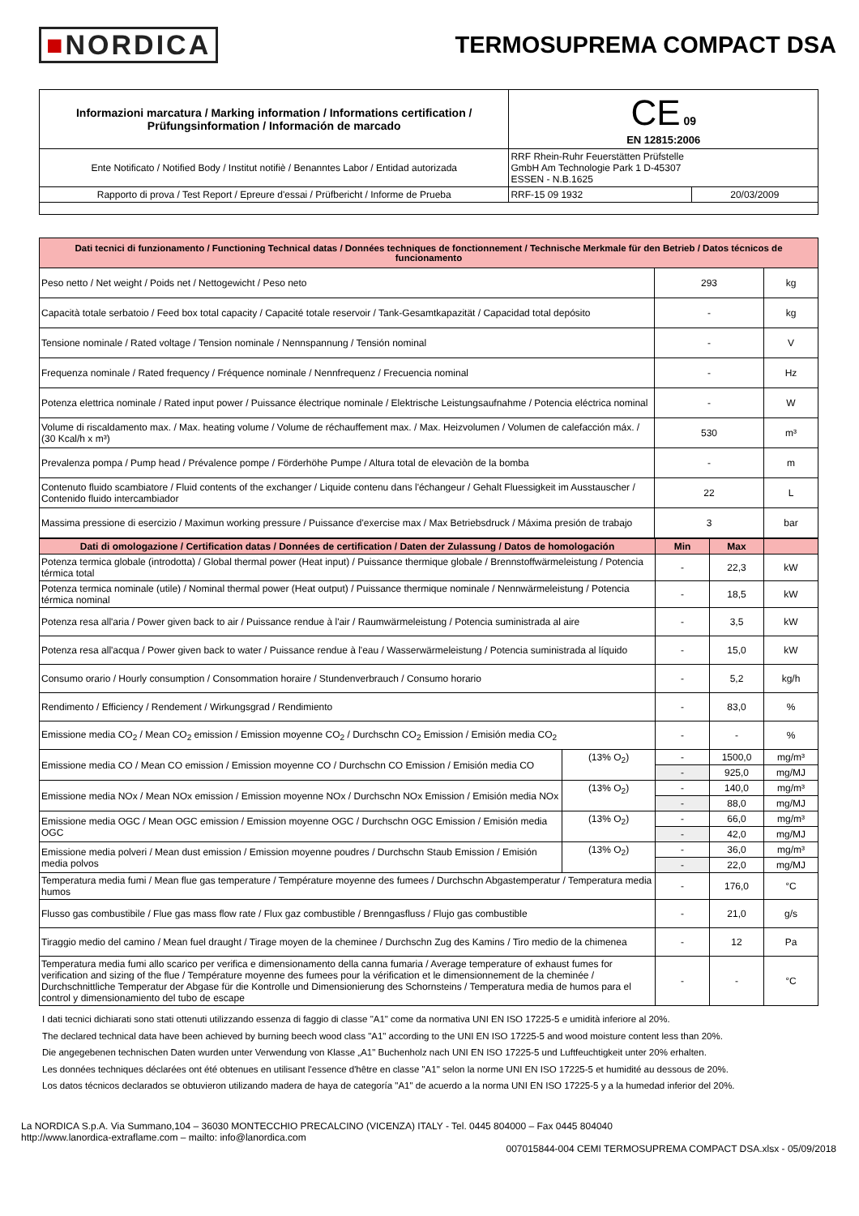■NORDICA
TERMOSUPREMA COMPACT DSA
| Informazioni marcatura / Marking information / Informations certification / Prüfungsinformation / Información de marcado | CE 09 EN 12815:2006 | |
| --- | --- | --- |
| Ente Notificato / Notified Body / Institut notifiè / Benanntes Labor / Entidad autorizada | RRF Rhein-Ruhr Feuerstätten Prüfstelle GmbH Am Technologie Park 1 D-45307 ESSEN - N.B.1625 | |
| Rapporto di prova / Test Report / Epreure d'essai / Prüfbericht / Informe de Prueba | RRF-15 09 1932 | 20/03/2009 |
| Dati tecnici di funzionamento / Functioning Technical datas / Données techniques de fonctionnement / Technische Merkmale für den Betrieb / Datos técnicos de funcionamento | | |
| Peso netto / Net weight / Poids net / Nettogewicht / Peso neto | 293 | kg |
| Capacità totale serbatoio / Feed box total capacity / Capacité totale reservoir / Tank-Gesamtkapazität / Capacidad total depósito | - | kg |
| Tensione nominale / Rated voltage / Tension nominale / Nennspannung / Tensión nominal | - | V |
| Frequenza nominale / Rated frequency / Fréquence nominale / Nennfrequenz / Frecuencia nominal | - | Hz |
| Potenza elettrica nominale / Rated input power / Puissance électrique nominale / Elektrische Leistungsaufnahme / Potencia eléctrica nominal | - | W |
| Volume di riscaldamento max. / Max. heating volume / Volume de réchauffement max. / Max. Heizvolumen / Volumen de calefacción máx. / (30 Kcal/h x m³) | 530 | m³ |
| Prevalenza pompa / Pump head / Prévalence pompe / Förderhöhe Pumpe / Altura total de elevaciòn de la bomba | - | m |
| Contenuto fluido scambiatore / Fluid contents of the exchanger / Liquide contenu dans l'échangeur / Gehalt Fluessigkeit im Ausstauscher / Contenido fluido intercambiador | 22 | L |
| Massima pressione di esercizio / Maximun working pressure / Puissance d'exercise max / Max Betriebsdruck / Máxima presión de trabajo | 3 | bar |
| Dati di omologazione / Certification datas / Données de certification / Daten der Zulassung / Datos de homologación | | Min | Max | |
| Potenza termica globale (introdotta) / Global thermal power (Heat input) / Puissance thermique globale / Brennstoffwärmeleistung / Potencia térmica total | | - | 22,3 | kW |
| Potenza termica nominale (utile) / Nominal thermal power (Heat output) / Puissance thermique nominale / Nennwärmeleistung / Potencia térmica nominal | | - | 18,5 | kW |
| Potenza resa all'aria / Power given back to air / Puissance rendue à l'air / Raumwärmeleistung / Potencia suministrada al aire | | - | 3,5 | kW |
| Potenza resa all'acqua / Power given back to water / Puissance rendue à l'eau / Wasserwärmeleistung / Potencia suministrada al líquido | | - | 15,0 | kW |
| Consumo orario / Hourly consumption / Consommation horaire / Stundenverbrauch / Consumo horario | | - | 5,2 | kg/h |
| Rendimento / Efficiency / Rendement / Wirkungsgrad / Rendimiento | | - | 83,0 | % |
| Emissione media CO<sub>2</sub> / Mean CO<sub>2</sub> emission / Emission moyenne CO<sub>2</sub> / Durchschn CO<sub>2</sub> Emission / Emisión media CO<sub>2</sub> | | - | - | % |
| Emissione media CO / Mean CO emission / Emission moyenne CO / Durchschn CO Emission / Emisión media CO | (13% O<sub>2</sub>) | - | 1500,0 | mg/m³ |
| | | - | 925,0 | mg/MJ |
| Emissione media NOx / Mean NOx emission / Emission moyenne NOx / Durchschn NOx Emission / Emisión media NOx | (13% O<sub>2</sub>) | - | 140,0 | mg/m³ |
| | | - | 88,0 | mg/MJ |
| Emissione media OGC / Mean OGC emission / Emission moyenne OGC / Durchschn OGC Emission / Emisión media OGC | (13% O<sub>2</sub>) | - | 66,0 | mg/m³ |
| | | - | 42,0 | mg/MJ |
| Emissione media polveri / Mean dust emission / Emission moyenne poudres / Durchschn Staub Emission / Emisión media polvos | (13% O<sub>2</sub>) | - | 36,0 | mg/m³ |
| | | - | 22,0 | mg/MJ |
| Temperatura media fumi / Mean flue gas temperature / Température moyenne des fumees / Durchschn Abgastemperatur / Temperatura media humos | | - | 176,0 | °C |
| Flusso gas combustibile / Flue gas mass flow rate / Flux gaz combustible / Brenngasfluss / Flujo gas combustible | | - | 21,0 | g/s |
| Tiraggio medio del camino / Mean fuel draught / Tirage moyen de la cheminee / Durchschn Zug des Kamins / Tiro medio de la chimenea | | - | 12 | Pa |
| Temperatura media fumi allo scarico per verifica e dimensionamento della canna fumaria / Average temperature of exhaust fumes for verification and sizing of the flue / Température moyenne des fumees pour la vérification et le dimensionnement de la cheminée / Durchschnittliche Temperatur der Abgase für die Kontrolle und Dimensionierung des Schornsteins / Temperatura media de humos para el control y dimensionamiento del tubo de escape | | - | - | °C |
I dati tecnici dichiarati sono stati ottenuti utilizzando essenza di faggio di classe "A1" come da normativa UNI EN ISO 17225-5 e umidità inferiore al 20%.
The declared technical data have been achieved by burning beech wood class "A1" according to the UNI EN ISO 17225-5 and wood moisture content less than 20%.
Die angegebenen technischen Daten wurden unter Verwendung von Klasse „A1" Buchenholz nach UNI EN ISO 17225-5 und Luftfeuchtigkeit unter 20% erhalten.
Les données techniques déclarées ont été obtenues en utilisant l'essence d'hêtre en classe "A1" selon la norme UNI EN ISO 17225-5 et humidité au dessous de 20%.
Los datos técnicos declarados se obtuvieron utilizando madera de haya de categoría "A1" de acuerdo a la norma UNI EN ISO 17225-5 y a la humedad inferior del 20%.
La NORDICA S.p.A. Via Summano,104 – 36030 MONTECCHIO PRECALCINO (VICENZA) ITALY - Tel. 0445 804000 – Fax 0445 804040
http://www.lanordica-extraflame.com – mailto: info@lanordica.com
007015844-004 CEMI TERMOSUPREMA COMPACT DSA.xlsx - 05/09/2018